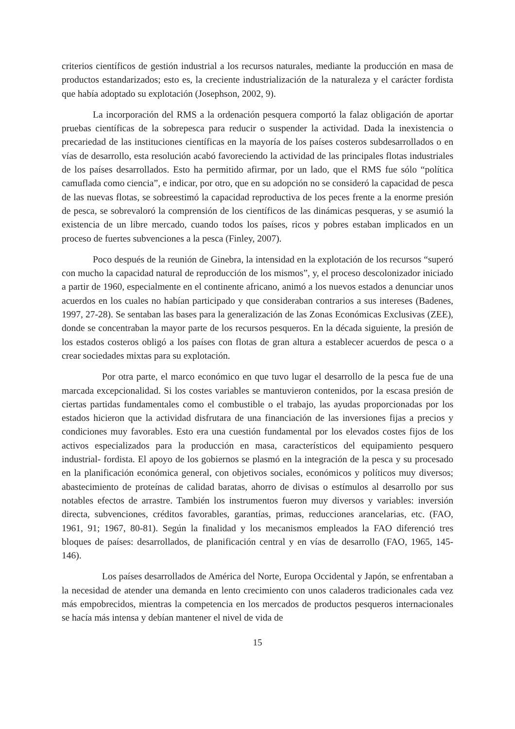criterios científicos de gestión industrial a los recursos naturales, mediante la producción en masa de productos estandarizados; esto es, la creciente industrialización de la naturaleza y el carácter fordista que había adoptado su explotación (Josephson, 2002, 9).
La incorporación del RMS a la ordenación pesquera comportó la falaz obligación de aportar pruebas científicas de la sobrepesca para reducir o suspender la actividad. Dada la inexistencia o precariedad de las instituciones científicas en la mayoría de los países costeros subdesarrollados o en vías de desarrollo, esta resolución acabó favoreciendo la actividad de las principales flotas industriales de los países desarrollados. Esto ha permitido afirmar, por un lado, que el RMS fue sólo “política camuflada como ciencia”, e indicar, por otro, que en su adopción no se consideró la capacidad de pesca de las nuevas flotas, se sobreestimó la capacidad reproductiva de los peces frente a la enorme presión de pesca, se sobrevaloró la comprensión de los científicos de las dinámicas pesqueras, y se asumió la existencia de un libre mercado, cuando todos los países, ricos y pobres estaban implicados en un proceso de fuertes subvenciones a la pesca (Finley, 2007).
Poco después de la reunión de Ginebra, la intensidad en la explotación de los recursos “superó con mucho la capacidad natural de reproducción de los mismos”, y, el proceso descolonizador iniciado a partir de 1960, especialmente en el continente africano, animó a los nuevos estados a denunciar unos acuerdos en los cuales no habían participado y que consideraban contrarios a sus intereses (Badenes, 1997, 27-28). Se sentaban las bases para la generalización de las Zonas Económicas Exclusivas (ZEE), donde se concentraban la mayor parte de los recursos pesqueros. En la década siguiente, la presión de los estados costeros obligó a los países con flotas de gran altura a establecer acuerdos de pesca o a crear sociedades mixtas para su explotación.
Por otra parte, el marco económico en que tuvo lugar el desarrollo de la pesca fue de una marcada excepcionalidad. Si los costes variables se mantuvieron contenidos, por la escasa presión de ciertas partidas fundamentales como el combustible o el trabajo, las ayudas proporcionadas por los estados hicieron que la actividad disfrutara de una financiación de las inversiones fijas a precios y condiciones muy favorables. Esto era una cuestión fundamental por los elevados costes fijos de los activos especializados para la producción en masa, característicos del equipamiento pesquero industrial- fordista. El apoyo de los gobiernos se plasmó en la integración de la pesca y su procesado en la planificación económica general, con objetivos sociales, económicos y políticos muy diversos; abastecimiento de proteínas de calidad baratas, ahorro de divisas o estímulos al desarrollo por sus notables efectos de arrastre. También los instrumentos fueron muy diversos y variables: inversión directa, subvenciones, créditos favorables, garantías, primas, reducciones arancelarias, etc. (FAO, 1961, 91; 1967, 80-81). Según la finalidad y los mecanismos empleados la FAO diferenció tres bloques de países: desarrollados, de planificación central y en vías de desarrollo (FAO, 1965, 145-146).
Los países desarrollados de América del Norte, Europa Occidental y Japón, se enfrentaban a la necesidad de atender una demanda en lento crecimiento con unos caladeros tradicionales cada vez más empobrecidos, mientras la competencia en los mercados de productos pesqueros internacionales se hacía más intensa y debían mantener el nivel de vida de
15